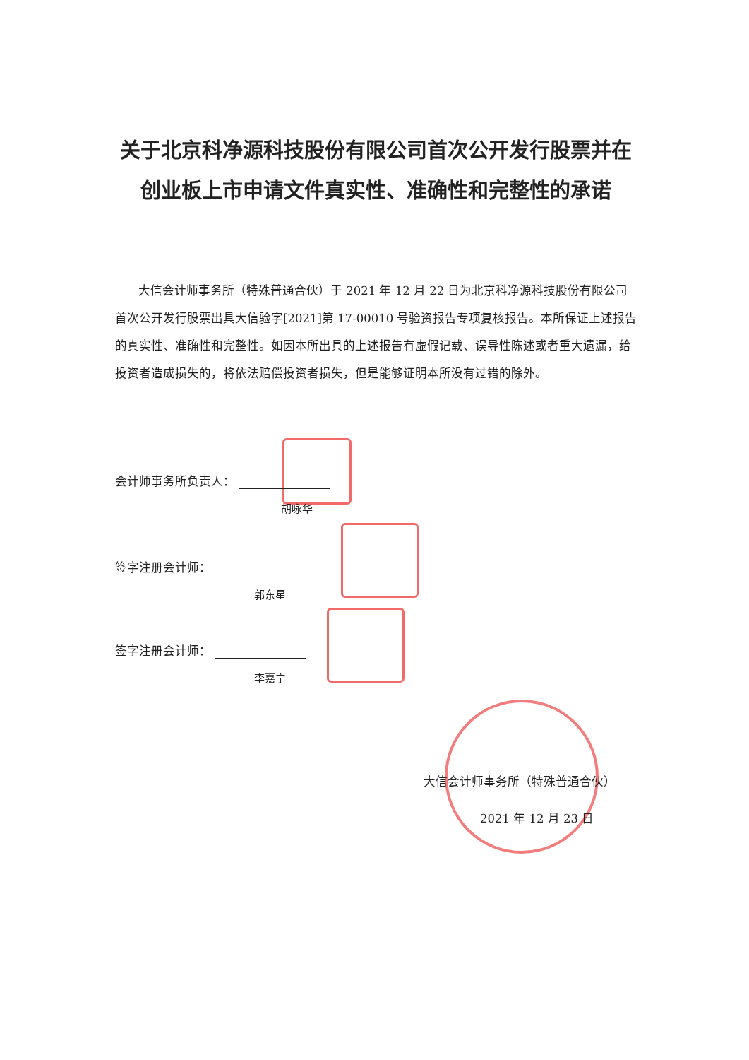关于北京科净源科技股份有限公司首次公开发行股票并在创业板上市申请文件真实性、准确性和完整性的承诺
大信会计师事务所（特殊普通合伙）于 2021 年 12 月 22 日为北京科净源科技股份有限公司首次公开发行股票出具大信验字[2021]第 17-00010 号验资报告专项复核报告。本所保证上述报告的真实性、准确性和完整性。如因本所出具的上述报告有虚假记载、误导性陈述或者重大遗漏，给投资者造成损失的，将依法赔偿投资者损失，但是能够证明本所没有过错的除外。
会计师事务所负责人：
胡咏华
签字注册会计师：
郭东星
签字注册会计师：
李嘉宁
大信会计师事务所（特殊普通合伙）
2021 年 12 月 23 日